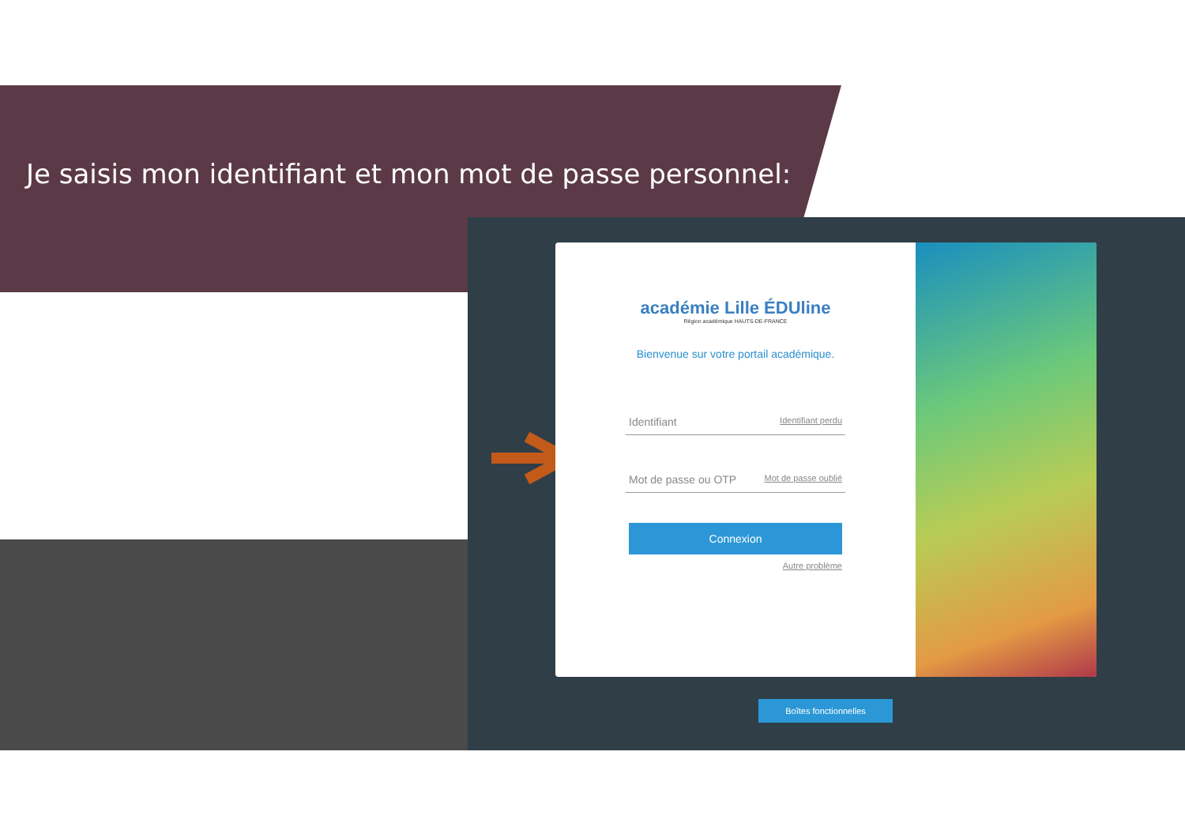Je saisis mon identifiant et mon mot de passe personnel:
académie Lille ÉDUline
Région académique HAUTS-DE-FRANCE
Bienvenue sur votre portail académique.
Identifiant Identifiant perdu
Mot de passe ou OTP Mot de passe oublié
Connexion
Autre problème
Boîtes fonctionnelles